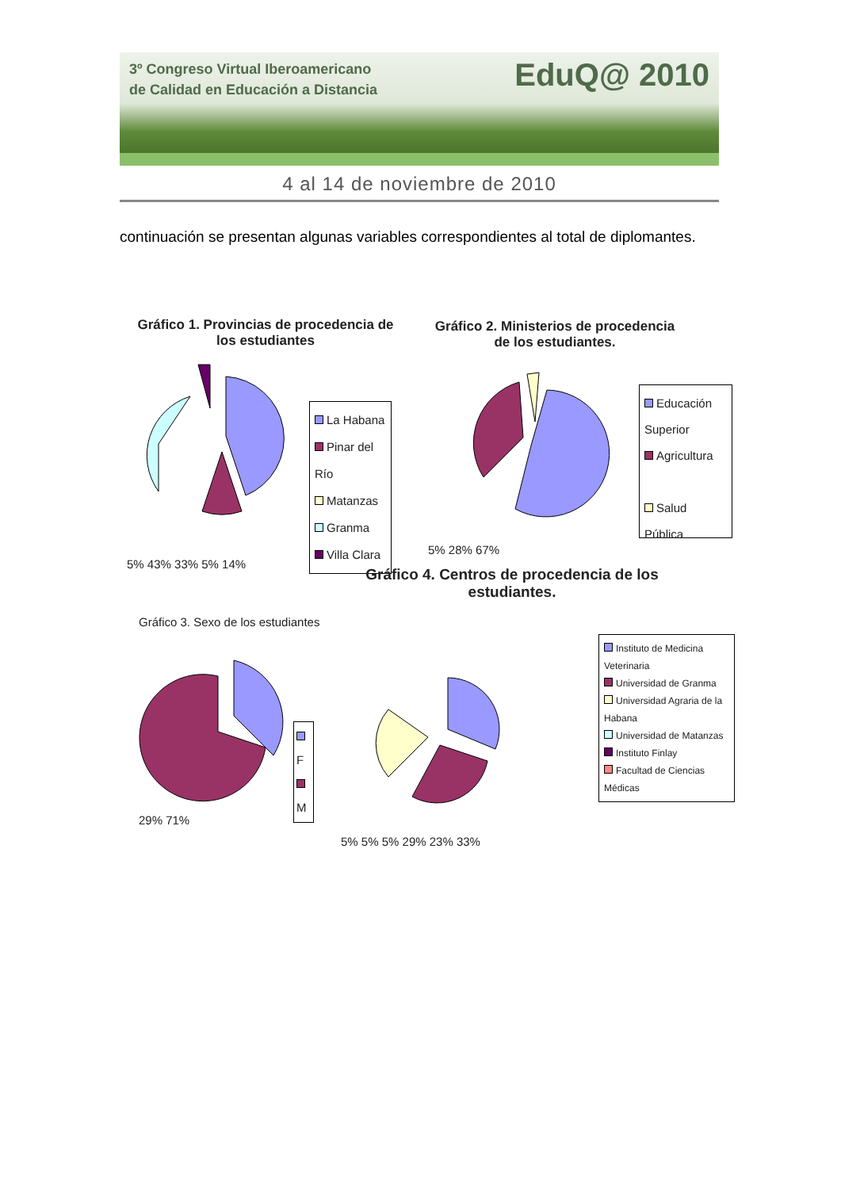3º Congreso Virtual Iberoamericano
de Calidad en Educación a Distancia
EduQ@ 2010
4 al 14 de noviembre de 2010
continuación se presentan algunas variables correspondientes al total de diplomantes.
Gráfico 1. Provincias de procedencia de los estudiantes
5% 43% 33% 5% 14%
La Habana
Pinar del Río
Matanzas
Granma
Villa Clara
Gráfico 2. Ministerios de procedencia de los estudiantes.
5% 28% 67%
Educación Superior
Agricultura
Salud Pública
Gráfico 4. Centros de procedencia de los estudiantes.
Gráfico 3. Sexo de los estudiantes
29% 71%
F
M
5% 5% 5% 29% 23% 33%
Instituto de Medicina Veterinaria
Universidad de Granma
Universidad Agraria de la Habana
Universidad de Matanzas
Instituto Finlay
Facultad de Ciencias Médicas